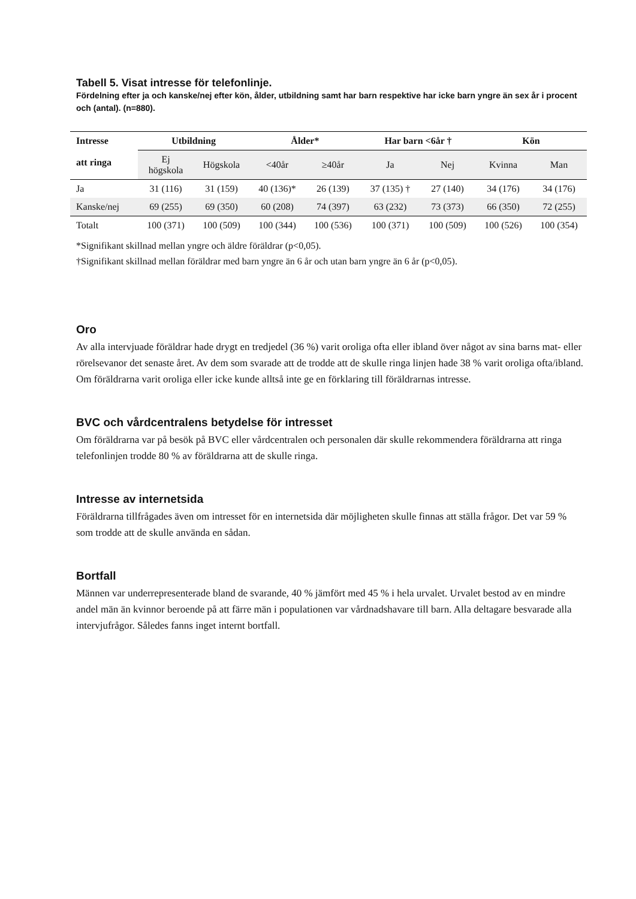Tabell 5. Visat intresse för telefonlinje.
Fördelning efter ja och kanske/nej efter kön, ålder, utbildning samt har barn respektive har icke barn yngre än sex år i procent och (antal). (n=880).
| Intresse att ringa | Utbildning | | Ålder* | | Har barn <6år † | | Kön | |
| --- | --- | --- | --- | --- | --- | --- | --- | --- |
| | Ej högskola | Högskola | <40år | ≥40år | Ja | Nej | Kvinna | Man |
| Ja | 31 (116) | 31 (159) | 40 (136)* | 26 (139) | 37 (135) † | 27 (140) | 34 (176) | 34 (176) |
| Kanske/nej | 69 (255) | 69 (350) | 60 (208) | 74 (397) | 63 (232) | 73 (373) | 66 (350) | 72 (255) |
| Totalt | 100 (371) | 100 (509) | 100 (344) | 100 (536) | 100 (371) | 100 (509) | 100 (526) | 100 (354) |
*Signifikant skillnad mellan yngre och äldre föräldrar (p<0,05).
†Signifikant skillnad mellan föräldrar med barn yngre än 6 år och utan barn yngre än 6 år (p<0,05).
Oro
Av alla intervjuade föräldrar hade drygt en tredjedel (36 %) varit oroliga ofta eller ibland över något av sina barns mat- eller rörelsevanor det senaste året. Av dem som svarade att de trodde att de skulle ringa linjen hade 38 % varit oroliga ofta/ibland. Om föräldrarna varit oroliga eller icke kunde alltså inte ge en förklaring till föräldrarnas intresse.
BVC och vårdcentralens betydelse för intresset
Om föräldrarna var på besök på BVC eller vårdcentralen och personalen där skulle rekommendera föräldrarna att ringa telefonlinjen trodde 80 % av föräldrarna att de skulle ringa.
Intresse av internetsida
Föräldrarna tillfrågades även om intresset för en internetsida där möjligheten skulle finnas att ställa frågor. Det var 59 % som trodde att de skulle använda en sådan.
Bortfall
Männen var underrepresenterade bland de svarande, 40 % jämfört med 45 % i hela urvalet. Urvalet bestod av en mindre andel män än kvinnor beroende på att färre män i populationen var vårdnadshavare till barn. Alla deltagare besvarade alla intervjufrågor. Således fanns inget internt bortfall.